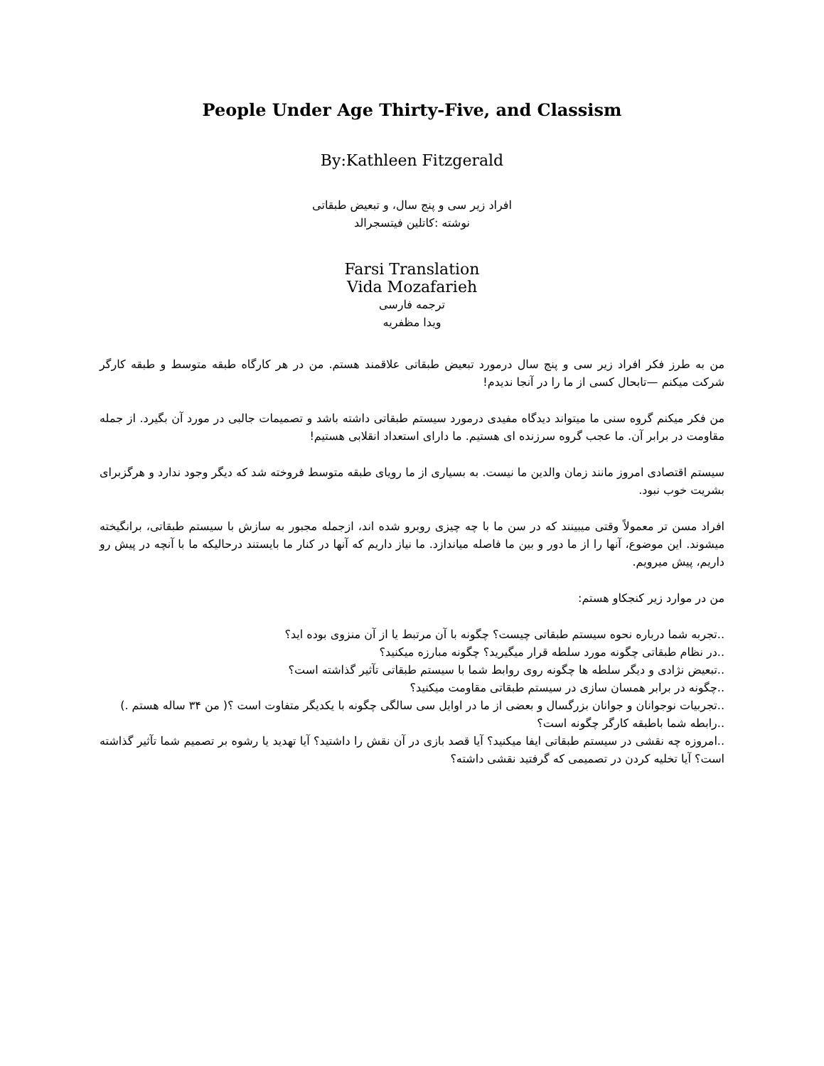People Under Age Thirty-Five, and Classism
By:Kathleen Fitzgerald
افراد زیر سی و پنج سال، و تبعیض طبقاتی
نوشته :کاتلین فیتسجرالد
Farsi Translation
Vida Mozafarieh
ترجمه فارسی
ویدا مظفریه
من به طرز فکر افراد زیر سی و پنج سال درمورد تبعیض طبقاتی علاقمند هستم. من در هر کارگاه طبقه متوسط و طبقه کارگر شرکت میکنم —تابحال کسی از ما را در آنجا ندیدم!
من فکر میکنم گروه سنی ما میتواند دیدگاه مفیدی درمورد سیستم طبقاتی داشته باشد و تصمیمات جالبی در مورد آن بگیرد. از جمله مقاومت در برابر آن. ما عجب گروه سرزنده ای هستیم. ما دارای استعداد انقلابی هستیم!
سیستم اقتصادی امروز مانند زمان والدین ما نیست. به بسیاری از ما رویای طبقه متوسط فروخته شد که دیگر وجود ندارد و هرگزبرای بشریت خوب نبود.
افراد مسن تر معمولاً وقتی میبینند که در سن ما با چه چیزی روبرو شده اند، ازجمله مجبور به سازش با سیستم طبقاتی، برانگیخته میشوند. این موضوع، آنها را از ما دور و بین ما فاصله میاندازد. ما نیاز داریم که آنها در کنار ما بایستند درحالیکه ما با آنچه در پیش رو داریم، پیش میرویم.
من در موارد زیر کنجکاو هستم:
..تجربه شما درباره نحوه سیستم طبقاتی چیست؟ چگونه با آن مرتبط یا از آن منزوی بوده اید؟
..در نظام طبقاتی چگونه مورد سلطه قرار میگیرید؟ چگونه مبارزه میکنید؟
..تبعیض نژادی و دیگر سلطه ها چگونه روی روابط شما با سیستم طبقاتی تآثیر گذاشته است؟
..چگونه در برابر همسان سازی در سیستم طبقاتی مقاومت میکنید؟
..تجربیات نوجوانان و جوانان بزرگسال و بعضی از ما در اوایل سی سالگی چگونه با یکدیگر متفاوت است ؟( من ۳۴ ساله هستم .)
..رابطه شما باطبقه کارگر چگونه است؟
..امروزه چه نقشی در سیستم طبقاتی ایفا میکنید؟ آیا قصد بازی در آن نقش را داشتید؟ آیا تهدید یا رشوه بر تصمیم شما تآثیر گذاشته است؟ آیا تخلیه کردن در تصمیمی که گرفتید نقشی داشته؟